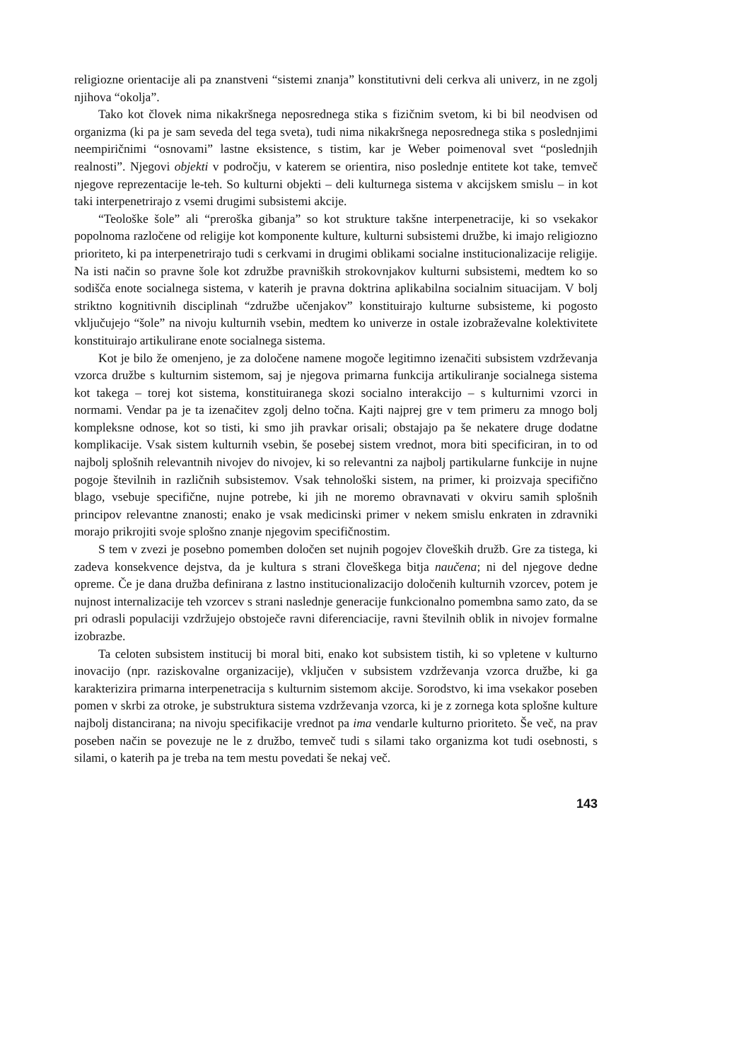religiozne orientacije ali pa znanstveni “sistemi znanja” konstitutivni deli cerkva ali univerz, in ne zgolj njihova “okolja”.
Tako kot človek nima nikakršnega neposrednega stika s fizičnim svetom, ki bi bil neodvisen od organizma (ki pa je sam seveda del tega sveta), tudi nima nikakršnega neposrednega stika s poslednjimi neempiričnimi “osnovami” lastne eksistence, s tistim, kar je Weber poimenoval svet “poslednjih realnosti”. Njegovi objekti v področju, v katerem se orientira, niso poslednje entitete kot take, temveč njegove reprezentacije le-teh. So kulturni objekti – deli kulturnega sistema v akcijskem smislu – in kot taki interpenetrirajo z vsemi drugimi subsistemi akcije.
“Teološke šole” ali “preroška gibanja” so kot strukture takšne interpenetracije, ki so vsekakor popolnoma razločene od religije kot komponente kulture, kulturni subsistemi družbe, ki imajo religiozno prioriteto, ki pa interpenetrirajo tudi s cerkvami in drugimi oblikami socialne institucionalizacije religije. Na isti način so pravne šole kot združbe pravniških strokovnjakov kulturni subsistemi, medtem ko so sodišča enote socialnega sistema, v katerih je pravna doktrina aplikabilna socialnim situacijam. V bolj striktno kognitivnih disciplinah “združbe učenjakov” konstituirajo kulturne subsisteme, ki pogosto vključujejo “šole” na nivoju kulturnih vsebin, medtem ko univerze in ostale izobraževalne kolektivitete konstituirajo artikulirane enote socialnega sistema.
Kot je bilo že omenjeno, je za določene namene mogoče legitimno izenačiti subsistem vzdrževanja vzorca družbe s kulturnim sistemom, saj je njegova primarna funkcija artikuliranje socialnega sistema kot takega – torej kot sistema, konstituiranega skozi socialno interakcijo – s kulturnimi vzorci in normami. Vendar pa je ta izenačitev zgolj delno točna. Kajti najprej gre v tem primeru za mnogo bolj kompleksne odnose, kot so tisti, ki smo jih pravkar orisali; obstajajo pa še nekatere druge dodatne komplikacije. Vsak sistem kulturnih vsebin, še posebej sistem vrednot, mora biti specificiran, in to od najbolj splošnih relevantnih nivojev do nivojev, ki so relevantni za najbolj partikularne funkcije in nujne pogoje številnih in različnih subsistemov. Vsak tehnološki sistem, na primer, ki proizvaja specifično blago, vsebuje specifične, nujne potrebe, ki jih ne moremo obravnavati v okviru samih splošnih principov relevantne znanosti; enako je vsak medicinski primer v nekem smislu enkraten in zdravniki morajo prikrojiti svoje splošno znanje njegovim specifičnostim.
S tem v zvezi je posebno pomemben določen set nujnih pogojev človeških družb. Gre za tistega, ki zadeva konsekvence dejstva, da je kultura s strani človeškega bitja naučena; ni del njegove dedne opreme. Če je dana družba definirana z lastno institucionalizacijo določenih kulturnih vzorcev, potem je nujnost internalizacije teh vzorcev s strani naslednje generacije funkcionalno pomembna samo zato, da se pri odrasli populaciji vzdržujejo obstoječe ravni diferenciacije, ravni številnih oblik in nivojev formalne izobrazbe.
Ta celoten subsistem institucij bi moral biti, enako kot subsistem tistih, ki so vpletene v kulturno inovacijo (npr. raziskovalne organizacije), vključen v subsistem vzdrževanja vzorca družbe, ki ga karakterizira primarna interpenetracija s kulturnim sistemom akcije. Sorodstvo, ki ima vsekakor poseben pomen v skrbi za otroke, je substruktura sistema vzdrževanja vzorca, ki je z zornega kota splošne kulture najbolj distancirana; na nivoju specifikacije vrednot pa ima vendarle kulturno prioriteto. Še več, na prav poseben način se povezuje ne le z družbo, temveč tudi s silami tako organizma kot tudi osebnosti, s silami, o katerih pa je treba na tem mestu povedati še nekaj več.
143